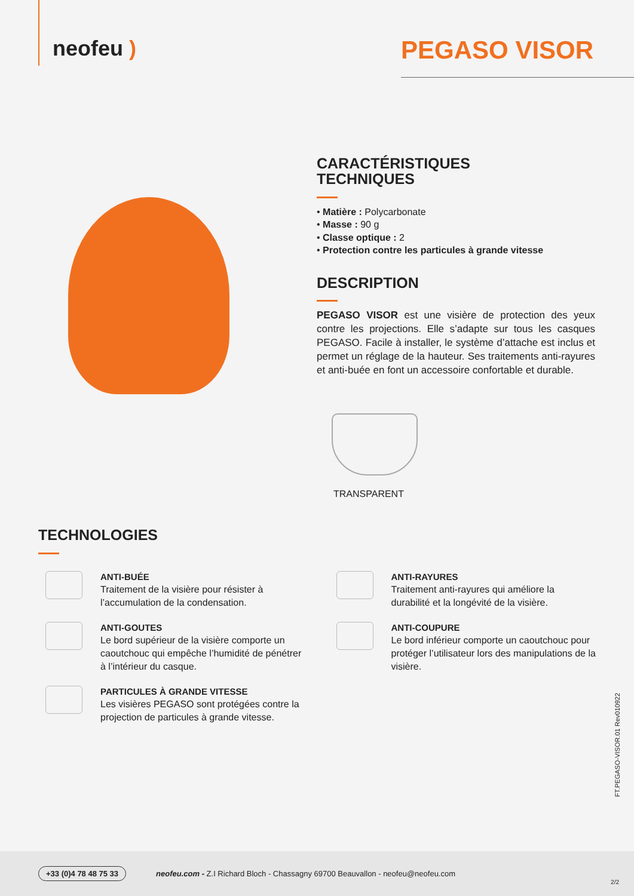neofeu )
PEGASO VISOR
CARACTÉRISTIQUES
TECHNIQUES
• Matière : Polycarbonate
• Masse : 90 g
• Classe optique : 2
• Protection contre les particules à grande vitesse
DESCRIPTION
PEGASO VISOR est une visière de protection des yeux contre les projections. Elle s’adapte sur tous les casques PEGASO. Facile à installer, le système d’attache est inclus et permet un réglage de la hauteur. Ses traitements anti-rayures et anti-buée en font un accessoire confortable et durable.
TRANSPARENT
TECHNOLOGIES
ANTI-BUÉE
Traitement de la visière pour résister à l’accumulation de la condensation.
ANTI-RAYURES
Traitement anti-rayures qui améliore la durabilité et la longévité de la visière.
ANTI-GOUTES
Le bord supérieur de la visière comporte un caoutchouc qui empêche l’humidité de pénétrer à l’intérieur du casque.
ANTI-COUPURE
Le bord inférieur comporte un caoutchouc pour protéger l’utilisateur lors des manipulations de la visière.
PARTICULES À GRANDE VITESSE
Les visières PEGASO sont protégées contre la projection de particules à grande vitesse.
FT.PEGASO-VISOR.01 Rev010922
+33 (0)4 78 48 75 33 neofeu.com - Z.I Richard Bloch - Chassagny 69700 Beauvallon - neofeu@neofeu.com
2/2